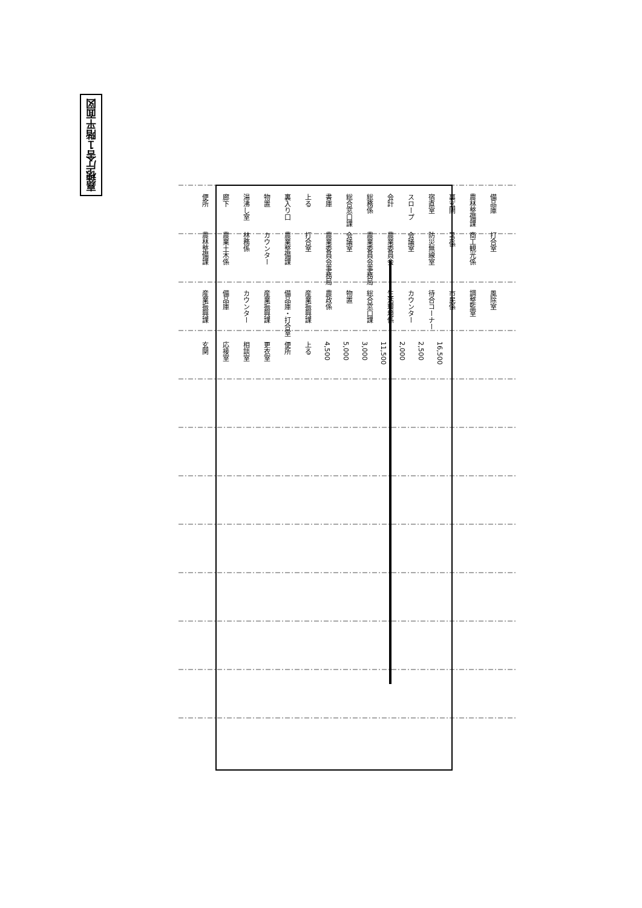嘉穂庁舎１階平面図
便所 廊下 湯沸し室 物置 裏入り口 上る 書庫 総合窓口課 総務係 会計 スロープ 宿直室 裏玄関 農林整備課 備品庫 農林整備課 農業土木係 林務係 カウンター 農業整備課 打合室 農業委員会事務局 会議室 農業委員会事務局 農業委員会 会議室 防災無線室 PR係 商工観光係 打合室 産業振興課 備品庫 カウンター 産業振興課 備品庫・打合室 産業振興課 農政係 物置 総合窓口課 生活環境係 カウンター 待合コーナー 市民係 調整監室 風除室 玄関 応接室 相談室 更衣室 便所 上る 4,500 5,000 3,000 11,500 2,000 2,500 16,500